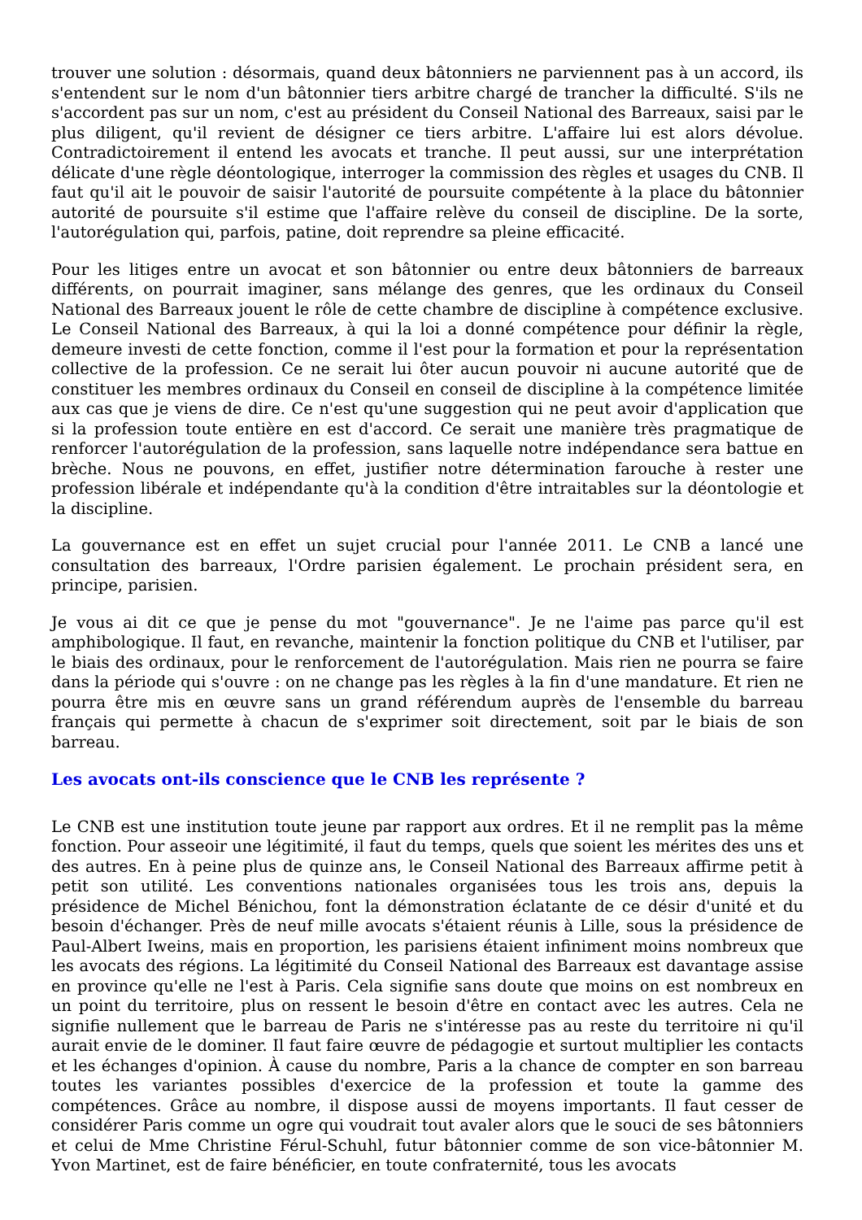trouver une solution : désormais, quand deux bâtonniers ne parviennent pas à un accord, ils s'entendent sur le nom d'un bâtonnier tiers arbitre chargé de trancher la difficulté. S'ils ne s'accordent pas sur un nom, c'est au président du Conseil National des Barreaux, saisi par le plus diligent, qu'il revient de désigner ce tiers arbitre. L'affaire lui est alors dévolue. Contradictoirement il entend les avocats et tranche. Il peut aussi, sur une interprétation délicate d'une règle déontologique, interroger la commission des règles et usages du CNB. Il faut qu'il ait le pouvoir de saisir l'autorité de poursuite compétente à la place du bâtonnier autorité de poursuite s'il estime que l'affaire relève du conseil de discipline. De la sorte, l'autorégulation qui, parfois, patine, doit reprendre sa pleine efficacité.
Pour les litiges entre un avocat et son bâtonnier ou entre deux bâtonniers de barreaux différents, on pourrait imaginer, sans mélange des genres, que les ordinaux du Conseil National des Barreaux jouent le rôle de cette chambre de discipline à compétence exclusive. Le Conseil National des Barreaux, à qui la loi a donné compétence pour définir la règle, demeure investi de cette fonction, comme il l'est pour la formation et pour la représentation collective de la profession. Ce ne serait lui ôter aucun pouvoir ni aucune autorité que de constituer les membres ordinaux du Conseil en conseil de discipline à la compétence limitée aux cas que je viens de dire. Ce n'est qu'une suggestion qui ne peut avoir d'application que si la profession toute entière en est d'accord. Ce serait une manière très pragmatique de renforcer l'autorégulation de la profession, sans laquelle notre indépendance sera battue en brèche. Nous ne pouvons, en effet, justifier notre détermination farouche à rester une profession libérale et indépendante qu'à la condition d'être intraitables sur la déontologie et la discipline.
La gouvernance est en effet un sujet crucial pour l'année 2011. Le CNB a lancé une consultation des barreaux, l'Ordre parisien également. Le prochain président sera, en principe, parisien.
Je vous ai dit ce que je pense du mot "gouvernance". Je ne l'aime pas parce qu'il est amphibologique. Il faut, en revanche, maintenir la fonction politique du CNB et l'utiliser, par le biais des ordinaux, pour le renforcement de l'autorégulation. Mais rien ne pourra se faire dans la période qui s'ouvre : on ne change pas les règles à la fin d'une mandature. Et rien ne pourra être mis en œuvre sans un grand référendum auprès de l'ensemble du barreau français qui permette à chacun de s'exprimer soit directement, soit par le biais de son barreau.
Les avocats ont-ils conscience que le CNB les représente ?
Le CNB est une institution toute jeune par rapport aux ordres. Et il ne remplit pas la même fonction. Pour asseoir une légitimité, il faut du temps, quels que soient les mérites des uns et des autres. En à peine plus de quinze ans, le Conseil National des Barreaux affirme petit à petit son utilité. Les conventions nationales organisées tous les trois ans, depuis la présidence de Michel Bénichou, font la démonstration éclatante de ce désir d'unité et du besoin d'échanger. Près de neuf mille avocats s'étaient réunis à Lille, sous la présidence de Paul-Albert Iweins, mais en proportion, les parisiens étaient infiniment moins nombreux que les avocats des régions. La légitimité du Conseil National des Barreaux est davantage assise en province qu'elle ne l'est à Paris. Cela signifie sans doute que moins on est nombreux en un point du territoire, plus on ressent le besoin d'être en contact avec les autres. Cela ne signifie nullement que le barreau de Paris ne s'intéresse pas au reste du territoire ni qu'il aurait envie de le dominer. Il faut faire œuvre de pédagogie et surtout multiplier les contacts et les échanges d'opinion. À cause du nombre, Paris a la chance de compter en son barreau toutes les variantes possibles d'exercice de la profession et toute la gamme des compétences. Grâce au nombre, il dispose aussi de moyens importants. Il faut cesser de considérer Paris comme un ogre qui voudrait tout avaler alors que le souci de ses bâtonniers et celui de Mme Christine Férul-Schuhl, futur bâtonnier comme de son vice-bâtonnier M. Yvon Martinet, est de faire bénéficier, en toute confraternité, tous les avocats